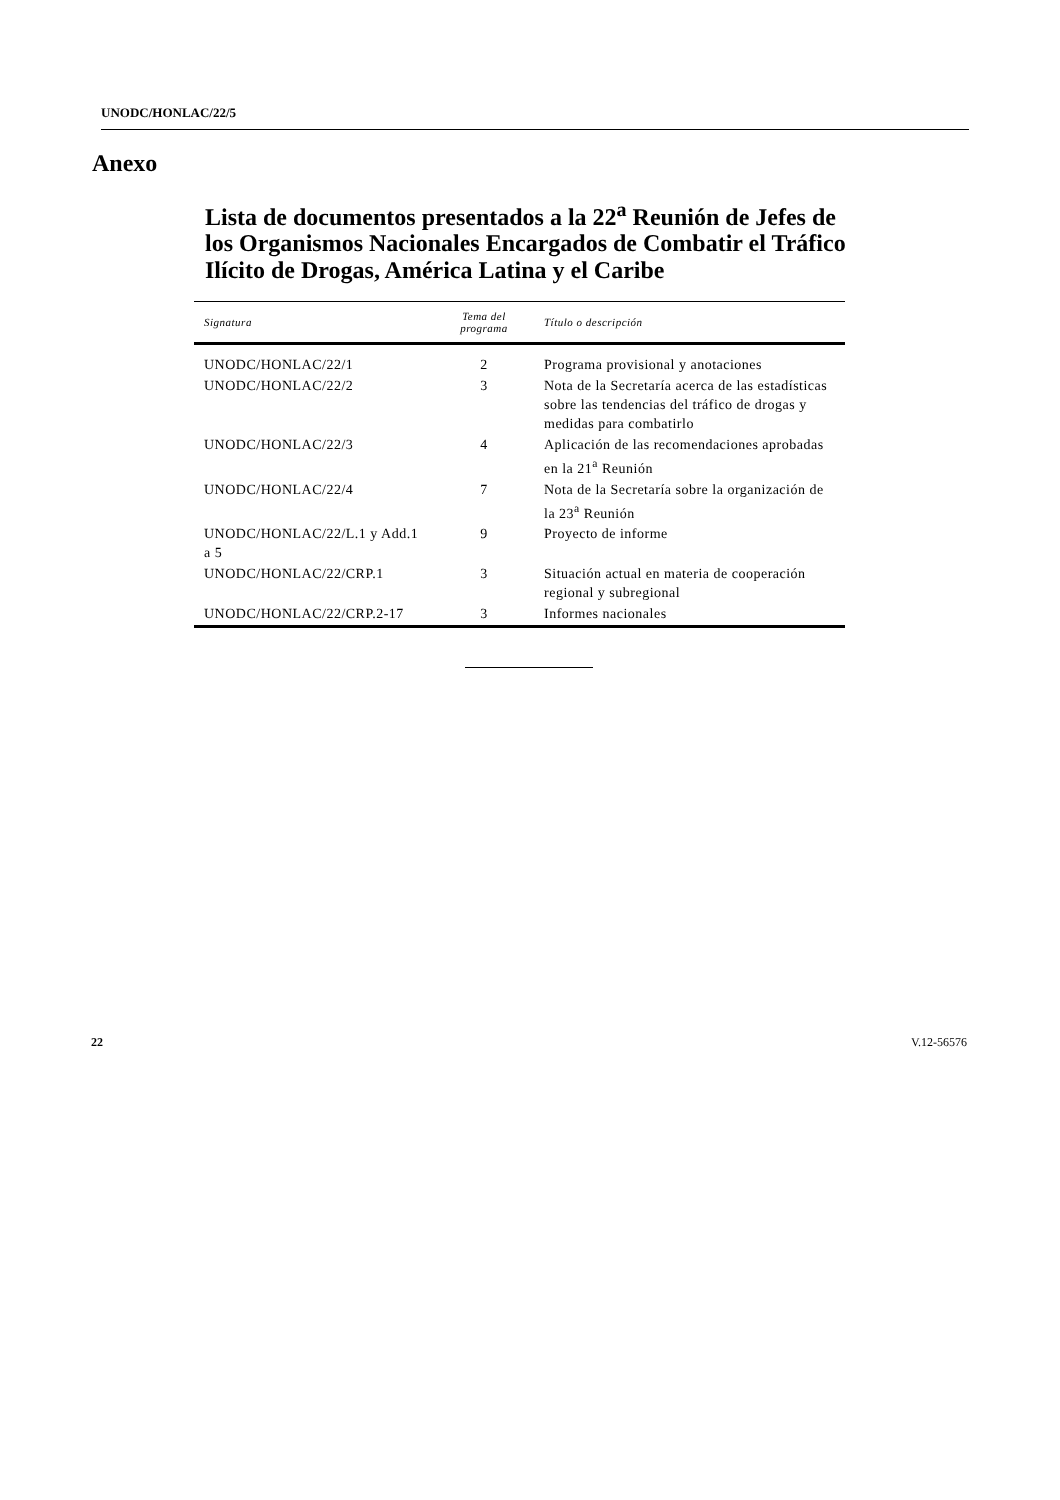UNODC/HONLAC/22/5
Anexo
Lista de documentos presentados a la 22<sup>a</sup> Reunión de Jefes de los Organismos Nacionales Encargados de Combatir el Tráfico Ilícito de Drogas, América Latina y el Caribe
| Signatura | Tema del programa | Título o descripción |
| --- | --- | --- |
| UNODC/HONLAC/22/1 | 2 | Programa provisional y anotaciones |
| UNODC/HONLAC/22/2 | 3 | Nota de la Secretaría acerca de las estadísticas sobre las tendencias del tráfico de drogas y medidas para combatirlo |
| UNODC/HONLAC/22/3 | 4 | Aplicación de las recomendaciones aprobadas en la 21<sup>a</sup> Reunión |
| UNODC/HONLAC/22/4 | 7 | Nota de la Secretaría sobre la organización de la 23<sup>a</sup> Reunión |
| UNODC/HONLAC/22/L.1 y Add.1 a 5 | 9 | Proyecto de informe |
| UNODC/HONLAC/22/CRP.1 | 3 | Situación actual en materia de cooperación regional y subregional |
| UNODC/HONLAC/22/CRP.2-17 | 3 | Informes nacionales |
22 V.12-56576